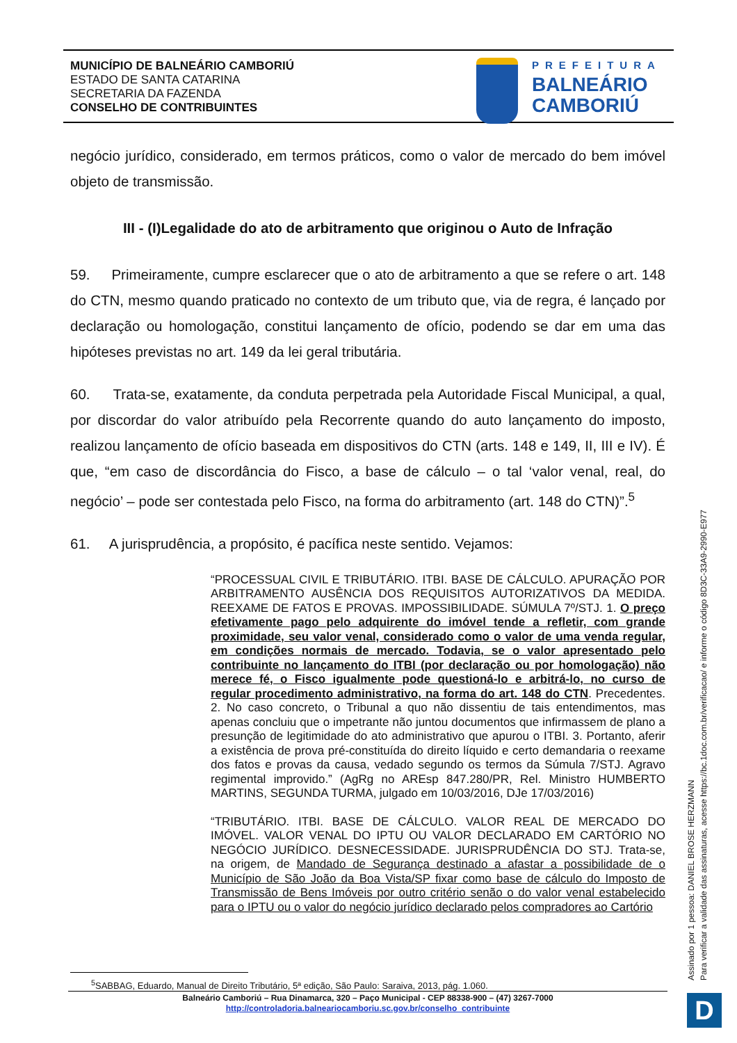MUNICÍPIO DE BALNEÁRIO CAMBORIÚ
ESTADO DE SANTA CATARINA
SECRETARIA DA FAZENDA
CONSELHO DE CONTRIBUINTES
PREFEITURA
BALNEÁRIO
CAMBORIÚ
negócio jurídico, considerado, em termos práticos, como o valor de mercado do bem imóvel objeto de transmissão.
III - (I)Legalidade do ato de arbitramento que originou o Auto de Infração
59. Primeiramente, cumpre esclarecer que o ato de arbitramento a que se refere o art. 148 do CTN, mesmo quando praticado no contexto de um tributo que, via de regra, é lançado por declaração ou homologação, constitui lançamento de ofício, podendo se dar em uma das hipóteses previstas no art. 149 da lei geral tributária.
60. Trata-se, exatamente, da conduta perpetrada pela Autoridade Fiscal Municipal, a qual, por discordar do valor atribuído pela Recorrente quando do auto lançamento do imposto, realizou lançamento de ofício baseada em dispositivos do CTN (arts. 148 e 149, II, III e IV). É que, “em caso de discordância do Fisco, a base de cálculo – o tal ‘valor venal, real, do negócio’ – pode ser contestada pelo Fisco, na forma do arbitramento (art. 148 do CTN)”.<sup>5</sup>
61. A jurisprudência, a propósito, é pacífica neste sentido. Vejamos:
“PROCESSUAL CIVIL E TRIBUTÁRIO. ITBI. BASE DE CÁLCULO. APURAÇÃO POR ARBITRAMENTO AUSÊNCIA DOS REQUISITOS AUTORIZATIVOS DA MEDIDA. REEXAME DE FATOS E PROVAS. IMPOSSIBILIDADE. SÚMULA 7º/STJ. 1. O preço efetivamente pago pelo adquirente do imóvel tende a refletir, com grande proximidade, seu valor venal, considerado como o valor de uma venda regular, em condições normais de mercado. Todavia, se o valor apresentado pelo contribuinte no lançamento do ITBI (por declaração ou por homologação) não merece fé, o Fisco igualmente pode questioná-lo e arbitrá-lo, no curso de regular procedimento administrativo, na forma do art. 148 do CTN. Precedentes. 2. No caso concreto, o Tribunal a quo não dissentiu de tais entendimentos, mas apenas concluiu que o impetrante não juntou documentos que infirmassem de plano a presunção de legitimidade do ato administrativo que apurou o ITBI. 3. Portanto, aferir a existência de prova pré-constituída do direito líquido e certo demandaria o reexame dos fatos e provas da causa, vedado segundo os termos da Súmula 7/STJ. Agravo regimental improvido.” (AgRg no AREsp 847.280/PR, Rel. Ministro HUMBERTO MARTINS, SEGUNDA TURMA, julgado em 10/03/2016, DJe 17/03/2016)
“TRIBUTÁRIO. ITBI. BASE DE CÁLCULO. VALOR REAL DE MERCADO DO IMÓVEL. VALOR VENAL DO IPTU OU VALOR DECLARADO EM CARTÓRIO NO NEGÓCIO JURÍDICO. DESNECESSIDADE. JURISPRUDÊNCIA DO STJ. Trata-se, na origem, de Mandado de Segurança destinado a afastar a possibilidade de o Município de São João da Boa Vista/SP fixar como base de cálculo do Imposto de Transmissão de Bens Imóveis por outro critério senão o do valor venal estabelecido para o IPTU ou o valor do negócio jurídico declarado pelos compradores ao Cartório
<sup>5</sup> SABBAG, Eduardo, Manual de Direito Tributário, 5ª edição, São Paulo: Saraiva, 2013, pág. 1.060.
Balneário Camboriú – Rua Dinamarca, 320 – Paço Municipal - CEP 88338-900 – (47) 3267-7000
http://controladoria.balneariocamboriu.sc.gov.br/conselho_contribuinte
Assinado por 1 pessoa: DANIEL BROSE HERZMANN
Para verificar a validade das assinaturas, acesse https://bc.1doc.com.br/verificacao/ e informe o código 8D3C-33A9-2990-E977
D